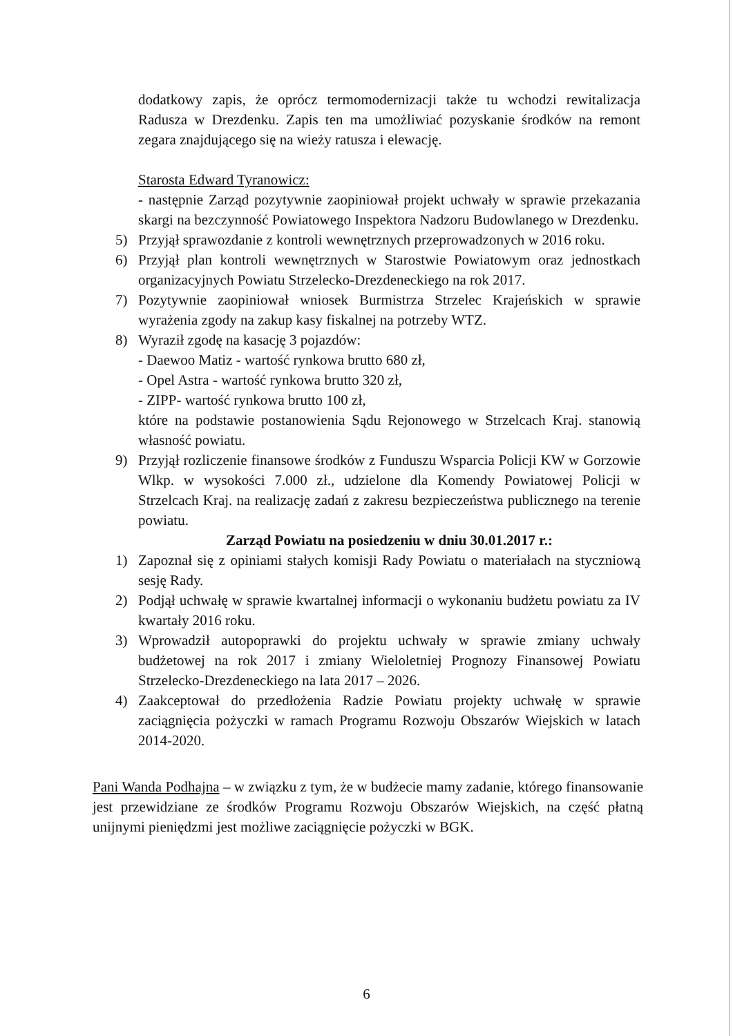dodatkowy zapis, że oprócz termomodernizacji także tu wchodzi rewitalizacja Radusza w Drezdenku. Zapis ten ma umożliwiać pozyskanie środków na remont zegara znajdującego się na wieży ratusza i elewację.
Starosta Edward Tyranowicz:
- następnie Zarząd pozytywnie zaopiniował projekt uchwały w sprawie przekazania skargi na bezczynność Powiatowego Inspektora Nadzoru Budowlanego w Drezdenku.
5) Przyjął sprawozdanie z kontroli wewnętrznych przeprowadzonych w 2016 roku.
6) Przyjął plan kontroli wewnętrznych w Starostwie Powiatowym oraz jednostkach organizacyjnych Powiatu Strzelecko-Drezdeneckiego na rok 2017.
7) Pozytywnie zaopiniował wniosek Burmistrza Strzelec Krajeńskich w sprawie wyrażenia zgody na zakup kasy fiskalnej na potrzeby WTZ.
8) Wyraził zgodę na kasację 3 pojazdów:
- Daewoo Matiz - wartość rynkowa brutto 680 zł,
- Opel Astra - wartość rynkowa brutto 320 zł,
- ZIPP- wartość rynkowa brutto 100 zł,
które na podstawie postanowienia Sądu Rejonowego w Strzelcach Kraj. stanowią własność powiatu.
9) Przyjął rozliczenie finansowe środków z Funduszu Wsparcia Policji KW w Gorzowie Wlkp. w wysokości 7.000 zł., udzielone dla Komendy Powiatowej Policji w Strzelcach Kraj. na realizację zadań z zakresu bezpieczeństwa publicznego na terenie powiatu.
Zarząd Powiatu na posiedzeniu w dniu 30.01.2017 r.:
1) Zapoznał się z opiniami stałych komisji Rady Powiatu o materiałach na styczniową sesję Rady.
2) Podjął uchwałę w sprawie kwartalnej informacji o wykonaniu budżetu powiatu za IV kwartały 2016 roku.
3) Wprowadził autopoprawki do projektu uchwały w sprawie zmiany uchwały budżetowej na rok 2017 i zmiany Wieloletniej Prognozy Finansowej Powiatu Strzelecko-Drezdeneckiego na lata 2017 – 2026.
4) Zaakceptował do przedłożenia Radzie Powiatu projekty uchwałę w sprawie zaciągnięcia pożyczki w ramach Programu Rozwoju Obszarów Wiejskich w latach 2014-2020.
Pani Wanda Podhajna – w związku z tym, że w budżecie mamy zadanie, którego finansowanie jest przewidziane ze środków Programu Rozwoju Obszarów Wiejskich, na część płatną unijnymi pieniędzmi jest możliwe zaciągnięcie pożyczki w BGK.
6